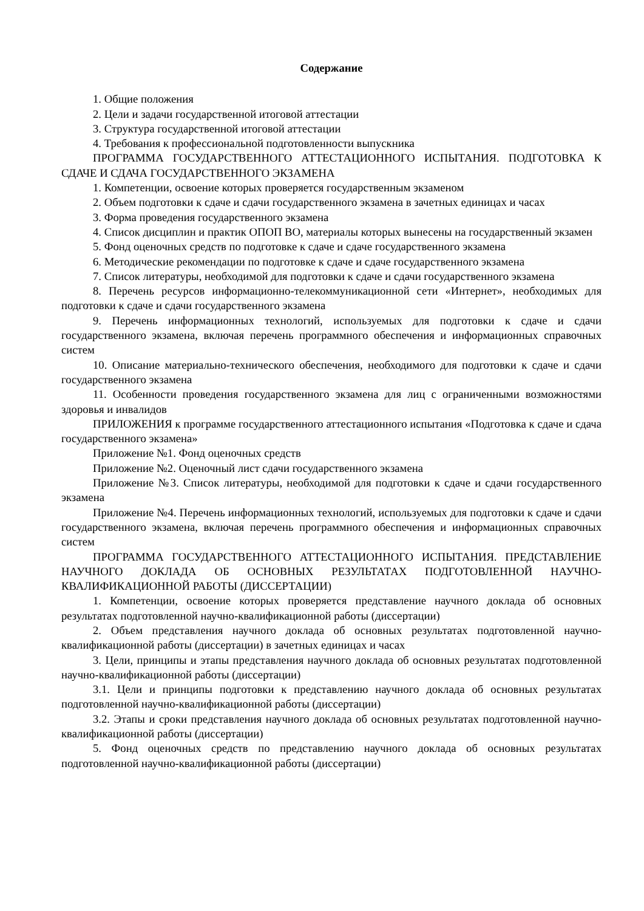Содержание
1. Общие положения
2. Цели и задачи государственной итоговой аттестации
3. Структура государственной итоговой аттестации
4. Требования к профессиональной подготовленности выпускника
ПРОГРАММА ГОСУДАРСТВЕННОГО АТТЕСТАЦИОННОГО ИСПЫТАНИЯ. ПОДГОТОВКА К СДАЧЕ И СДАЧА ГОСУДАРСТВЕННОГО ЭКЗАМЕНА
1. Компетенции, освоение которых проверяется государственным экзаменом
2. Объем подготовки к сдаче и сдачи государственного экзамена в зачетных единицах и часах
3. Форма проведения государственного экзамена
4. Список дисциплин и практик ОПОП ВО, материалы которых вынесены на государственный экзамен
5. Фонд оценочных средств по подготовке к сдаче и сдаче государственного экзамена
6. Методические рекомендации по подготовке к сдаче и сдаче государственного экзамена
7. Список литературы, необходимой для подготовки к сдаче и сдачи государственного экзамена
8. Перечень ресурсов информационно-телекоммуникационной сети «Интернет», необходимых для подготовки к сдаче и сдачи государственного экзамена
9. Перечень информационных технологий, используемых для подготовки к сдаче и сдачи государственного экзамена, включая перечень программного обеспечения и информационных справочных систем
10. Описание материально-технического обеспечения, необходимого для подготовки к сдаче и сдачи государственного экзамена
11. Особенности проведения государственного экзамена для лиц с ограниченными возможностями здоровья и инвалидов
ПРИЛОЖЕНИЯ к программе государственного аттестационного испытания «Подготовка к сдаче и сдача государственного экзамена»
Приложение №1. Фонд оценочных средств
Приложение №2. Оценочный лист сдачи государственного экзамена
Приложение №3. Список литературы, необходимой для подготовки к сдаче и сдачи государственного экзамена
Приложение №4. Перечень информационных технологий, используемых для подготовки к сдаче и сдачи государственного экзамена, включая перечень программного обеспечения и информационных справочных систем
ПРОГРАММА ГОСУДАРСТВЕННОГО АТТЕСТАЦИОННОГО ИСПЫТАНИЯ. ПРЕДСТАВЛЕНИЕ НАУЧНОГО ДОКЛАДА ОБ ОСНОВНЫХ РЕЗУЛЬТАТАХ ПОДГОТОВЛЕННОЙ НАУЧНО-КВАЛИФИКАЦИОННОЙ РАБОТЫ (ДИССЕРТАЦИИ)
1. Компетенции, освоение которых проверяется представление научного доклада об основных результатах подготовленной научно-квалификационной работы (диссертации)
2. Объем представления научного доклада об основных результатах подготовленной научно-квалификационной работы (диссертации) в зачетных единицах и часах
3. Цели, принципы и этапы представления научного доклада об основных результатах подготовленной научно-квалификационной работы (диссертации)
3.1. Цели и принципы подготовки к представлению научного доклада об основных результатах подготовленной научно-квалификационной работы (диссертации)
3.2. Этапы и сроки представления научного доклада об основных результатах подготовленной научно-квалификационной работы (диссертации)
5. Фонд оценочных средств по представлению научного доклада об основных результатах подготовленной научно-квалификационной работы (диссертации)